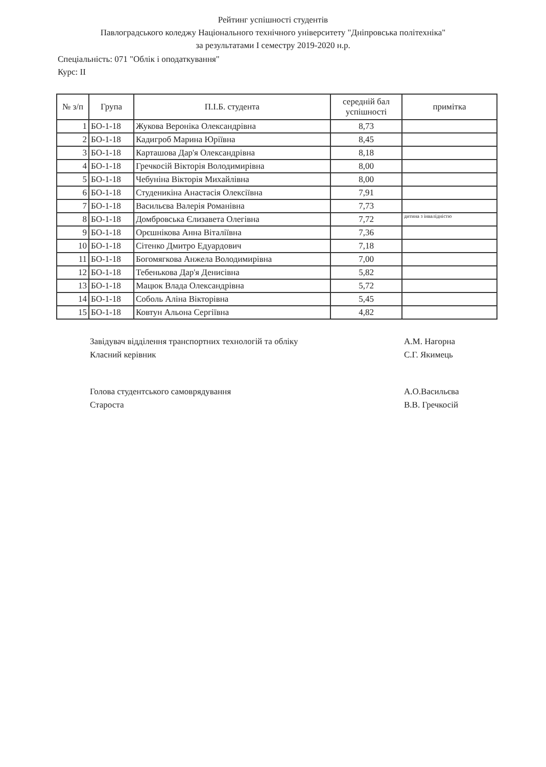Рейтинг успішності студентів
Павлоградського коледжу Національного технічного університету "Дніпровська політехніка"
за результатами I семестру 2019-2020 н.р.
Спеціальність: 071 "Облік і оподаткування"
Курс: II
| № з/п | Група | П.І.Б. студента | середній бал успішності | примітка |
| --- | --- | --- | --- | --- |
| 1 | БО-1-18 | Жукова Вероніка Олександрівна | 8,73 | |
| 2 | БО-1-18 | Кадигроб Марина Юріївна | 8,45 | |
| 3 | БО-1-18 | Карташова Дар'я Олександрівна | 8,18 | |
| 4 | БО-1-18 | Гречкосій Вікторія Володимирівна | 8,00 | |
| 5 | БО-1-18 | Чебуніна Вікторія Михайлівна | 8,00 | |
| 6 | БО-1-18 | Студеникіна Анастасія Олексіївна | 7,91 | |
| 7 | БО-1-18 | Васильєва Валерія Романівна | 7,73 | |
| 8 | БО-1-18 | Домбровська Єлизавета Олегівна | 7,72 | дитина з інвалідністю |
| 9 | БО-1-18 | Орєшнікова Анна Віталіївна | 7,36 | |
| 10 | БО-1-18 | Сітенко Дмитро Едуардович | 7,18 | |
| 11 | БО-1-18 | Богомягкова Анжела Володимирівна | 7,00 | |
| 12 | БО-1-18 | Тебенькова Дар'я Денисівна | 5,82 | |
| 13 | БО-1-18 | Мацюк Влада Олександрівна | 5,72 | |
| 14 | БО-1-18 | Соболь Аліна Вікторівна | 5,45 | |
| 15 | БО-1-18 | Ковтун Альона Сергіївна | 4,82 | |
Завідувач відділення транспортних технологій та обліку
Класний керівник
А.М. Нагорна
С.Г. Якимець
Голова студентського самоврядування
Староста
А.О.Васильєва
В.В. Гречкосій